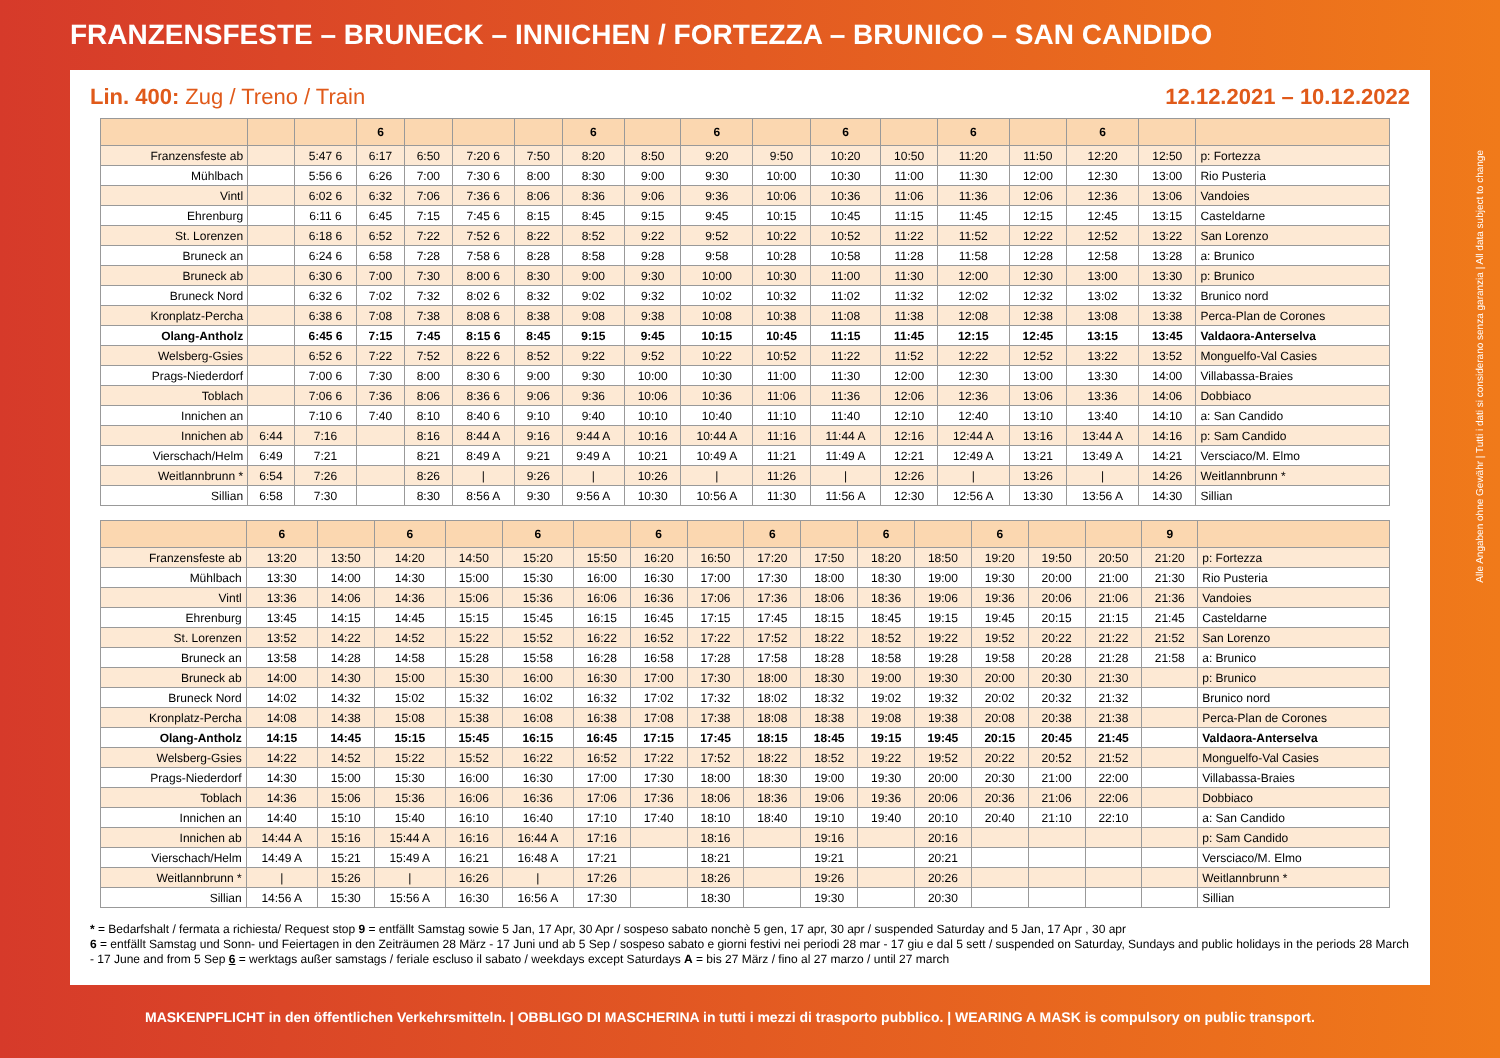FRANZENSFESTE – BRUNECK – INNICHEN / FORTEZZA – BRUNICO – SAN CANDIDO
Lin. 400: Zug / Treno / Train 12.12.2021 – 10.12.2022
| | | | 6 | | | | 6 | | 6 | | 6 | | 6 | | 6 | | |
| --- | --- | --- | --- | --- | --- | --- | --- | --- | --- | --- | --- | --- | --- | --- | --- | --- | --- |
| Franzensfeste ab | | 5:47 6 | 6:17 | 6:50 | 7:20 6 | 7:50 | 8:20 | 8:50 | 9:20 | 9:50 | 10:20 | 10:50 | 11:20 | 11:50 | 12:20 | 12:50 | p: Fortezza |
| Mühlbach | | 5:56 6 | 6:26 | 7:00 | 7:30 6 | 8:00 | 8:30 | 9:00 | 9:30 | 10:00 | 10:30 | 11:00 | 11:30 | 12:00 | 12:30 | 13:00 | Rio Pusteria |
| Vintl | | 6:02 6 | 6:32 | 7:06 | 7:36 6 | 8:06 | 8:36 | 9:06 | 9:36 | 10:06 | 10:36 | 11:06 | 11:36 | 12:06 | 12:36 | 13:06 | Vandoies |
| Ehrenburg | | 6:11 6 | 6:45 | 7:15 | 7:45 6 | 8:15 | 8:45 | 9:15 | 9:45 | 10:15 | 10:45 | 11:15 | 11:45 | 12:15 | 12:45 | 13:15 | Casteldarne |
| St. Lorenzen | | 6:18 6 | 6:52 | 7:22 | 7:52 6 | 8:22 | 8:52 | 9:22 | 9:52 | 10:22 | 10:52 | 11:22 | 11:52 | 12:22 | 12:52 | 13:22 | San Lorenzo |
| Bruneck an | | 6:24 6 | 6:58 | 7:28 | 7:58 6 | 8:28 | 8:58 | 9:28 | 9:58 | 10:28 | 10:58 | 11:28 | 11:58 | 12:28 | 12:58 | 13:28 | a: Brunico |
| Bruneck ab | | 6:30 6 | 7:00 | 7:30 | 8:00 6 | 8:30 | 9:00 | 9:30 | 10:00 | 10:30 | 11:00 | 11:30 | 12:00 | 12:30 | 13:00 | 13:30 | p: Brunico |
| Bruneck Nord | | 6:32 6 | 7:02 | 7:32 | 8:02 6 | 8:32 | 9:02 | 9:32 | 10:02 | 10:32 | 11:02 | 11:32 | 12:02 | 12:32 | 13:02 | 13:32 | Brunico nord |
| Kronplatz-Percha | | 6:38 6 | 7:08 | 7:38 | 8:08 6 | 8:38 | 9:08 | 9:38 | 10:08 | 10:38 | 11:08 | 11:38 | 12:08 | 12:38 | 13:08 | 13:38 | Perca-Plan de Corones |
| Olang-Antholz | | 6:45 6 | 7:15 | 7:45 | 8:15 6 | 8:45 | 9:15 | 9:45 | 10:15 | 10:45 | 11:15 | 11:45 | 12:15 | 12:45 | 13:15 | 13:45 | Valdaora-Anterselva |
| Welsberg-Gsies | | 6:52 6 | 7:22 | 7:52 | 8:22 6 | 8:52 | 9:22 | 9:52 | 10:22 | 10:52 | 11:22 | 11:52 | 12:22 | 12:52 | 13:22 | 13:52 | Monguelfo-Val Casies |
| Prags-Niederdorf | | 7:00 6 | 7:30 | 8:00 | 8:30 6 | 9:00 | 9:30 | 10:00 | 10:30 | 11:00 | 11:30 | 12:00 | 12:30 | 13:00 | 13:30 | 14:00 | Villabassa-Braies |
| Toblach | | 7:06 6 | 7:36 | 8:06 | 8:36 6 | 9:06 | 9:36 | 10:06 | 10:36 | 11:06 | 11:36 | 12:06 | 12:36 | 13:06 | 13:36 | 14:06 | Dobbiaco |
| Innichen an | | 7:10 6 | 7:40 | 8:10 | 8:40 6 | 9:10 | 9:40 | 10:10 | 10:40 | 11:10 | 11:40 | 12:10 | 12:40 | 13:10 | 13:40 | 14:10 | a: San Candido |
| Innichen ab | 6:44 | 7:16 | | 8:16 | 8:44 A | 9:16 | 9:44 A | 10:16 | 10:44 A | 11:16 | 11:44 A | 12:16 | 12:44 A | 13:16 | 13:44 A | 14:16 | p: Sam Candido |
| Vierschach/Helm | 6:49 | 7:21 | | 8:21 | 8:49 A | 9:21 | 9:49 A | 10:21 | 10:49 A | 11:21 | 11:49 A | 12:21 | 12:49 A | 13:21 | 13:49 A | 14:21 | Versciaco/M. Elmo |
| Weitlannbrunn * | 6:54 | 7:26 | | 8:26 | / | 9:26 | / | 10:26 | / | 11:26 | / | 12:26 | / | 13:26 | / | 14:26 | Weitlannbrunn * |
| Sillian | 6:58 | 7:30 | | 8:30 | 8:56 A | 9:30 | 9:56 A | 10:30 | 10:56 A | 11:30 | 11:56 A | 12:30 | 12:56 A | 13:30 | 13:56 A | 14:30 | Sillian |
| | 6 | | 6 | | 6 | | 6 | | 6 | | 6 | | 6 | | | 9 | |
| --- | --- | --- | --- | --- | --- | --- | --- | --- | --- | --- | --- | --- | --- | --- | --- | --- | --- |
| Franzensfeste ab | 13:20 | 13:50 | 14:20 | 14:50 | 15:20 | 15:50 | 16:20 | 16:50 | 17:20 | 17:50 | 18:20 | 18:50 | 19:20 | 19:50 | 20:50 | 21:20 | p: Fortezza |
| Mühlbach | 13:30 | 14:00 | 14:30 | 15:00 | 15:30 | 16:00 | 16:30 | 17:00 | 17:30 | 18:00 | 18:30 | 19:00 | 19:30 | 20:00 | 21:00 | 21:30 | Rio Pusteria |
| Vintl | 13:36 | 14:06 | 14:36 | 15:06 | 15:36 | 16:06 | 16:36 | 17:06 | 17:36 | 18:06 | 18:36 | 19:06 | 19:36 | 20:06 | 21:06 | 21:36 | Vandoies |
| Ehrenburg | 13:45 | 14:15 | 14:45 | 15:15 | 15:45 | 16:15 | 16:45 | 17:15 | 17:45 | 18:15 | 18:45 | 19:15 | 19:45 | 20:15 | 21:15 | 21:45 | Casteldarne |
| St. Lorenzen | 13:52 | 14:22 | 14:52 | 15:22 | 15:52 | 16:22 | 16:52 | 17:22 | 17:52 | 18:22 | 18:52 | 19:22 | 19:52 | 20:22 | 21:22 | 21:52 | San Lorenzo |
| Bruneck an | 13:58 | 14:28 | 14:58 | 15:28 | 15:58 | 16:28 | 16:58 | 17:28 | 17:58 | 18:28 | 18:58 | 19:28 | 19:58 | 20:28 | 21:28 | 21:58 | a: Brunico |
| Bruneck ab | 14:00 | 14:30 | 15:00 | 15:30 | 16:00 | 16:30 | 17:00 | 17:30 | 18:00 | 18:30 | 19:00 | 19:30 | 20:00 | 20:30 | 21:30 | | p: Brunico |
| Bruneck Nord | 14:02 | 14:32 | 15:02 | 15:32 | 16:02 | 16:32 | 17:02 | 17:32 | 18:02 | 18:32 | 19:02 | 19:32 | 20:02 | 20:32 | 21:32 | | Brunico nord |
| Kronplatz-Percha | 14:08 | 14:38 | 15:08 | 15:38 | 16:08 | 16:38 | 17:08 | 17:38 | 18:08 | 18:38 | 19:08 | 19:38 | 20:08 | 20:38 | 21:38 | | Perca-Plan de Corones |
| Olang-Antholz | 14:15 | 14:45 | 15:15 | 15:45 | 16:15 | 16:45 | 17:15 | 17:45 | 18:15 | 18:45 | 19:15 | 19:45 | 20:15 | 20:45 | 21:45 | | Valdaora-Anterselva |
| Welsberg-Gsies | 14:22 | 14:52 | 15:22 | 15:52 | 16:22 | 16:52 | 17:22 | 17:52 | 18:22 | 18:52 | 19:22 | 19:52 | 20:22 | 20:52 | 21:52 | | Monguelfo-Val Casies |
| Prags-Niederdorf | 14:30 | 15:00 | 15:30 | 16:00 | 16:30 | 17:00 | 17:30 | 18:00 | 18:30 | 19:00 | 19:30 | 20:00 | 20:30 | 21:00 | 22:00 | | Villabassa-Braies |
| Toblach | 14:36 | 15:06 | 15:36 | 16:06 | 16:36 | 17:06 | 17:36 | 18:06 | 18:36 | 19:06 | 19:36 | 20:06 | 20:36 | 21:06 | 22:06 | | Dobbiaco |
| Innichen an | 14:40 | 15:10 | 15:40 | 16:10 | 16:40 | 17:10 | 17:40 | 18:10 | 18:40 | 19:10 | 19:40 | 20:10 | 20:40 | 21:10 | 22:10 | | a: San Candido |
| Innichen ab | 14:44 A | 15:16 | 15:44 A | 16:16 | 16:44 A | 17:16 | | 18:16 | | 19:16 | | 20:16 | | | | | p: Sam Candido |
| Vierschach/Helm | 14:49 A | 15:21 | 15:49 A | 16:21 | 16:48 A | 17:21 | | 18:21 | | 19:21 | | 20:21 | | | | | Versciaco/M. Elmo |
| Weitlannbrunn * | / | 15:26 | / | 16:26 | / | 17:26 | | 18:26 | | 19:26 | | 20:26 | | | | | Weitlannbrunn * |
| Sillian | 14:56 A | 15:30 | 15:56 A | 16:30 | 16:56 A | 17:30 | | 18:30 | | 19:30 | | 20:30 | | | | | Sillian |
* = Bedarfshalt / fermata a richiesta/ Request stop 9 = entfällt Samstag sowie 5 Jan, 17 Apr, 30 Apr / sospeso sabato nonchè 5 gen, 17 apr, 30 apr / suspended Saturday and 5 Jan, 17 Apr , 30 apr
6 = entfällt Samstag und Sonn- und Feiertagen in den Zeiträumen 28 März - 17 Juni und ab 5 Sep / sospeso sabato e giorni festivi nei periodi 28 mar - 17 giu e dal 5 sett / suspended on Saturday, Sundays and public holidays in the periods 28 March - 17 June and from 5 Sep 6 = werktags außer samstags / feriale escluso il sabato / weekdays except Saturdays A = bis 27 März / fino al 27 marzo / until 27 march
Alle Angaben ohne Gewähr | Tutti i dati si considerano senza garanzia | All data subject to change
MASKENPFLICHT in den öffentlichen Verkehrsmitteln. | OBBLIGO DI MASCHERINA in tutti i mezzi di trasporto pubblico. | WEARING A MASK is compulsory on public transport.